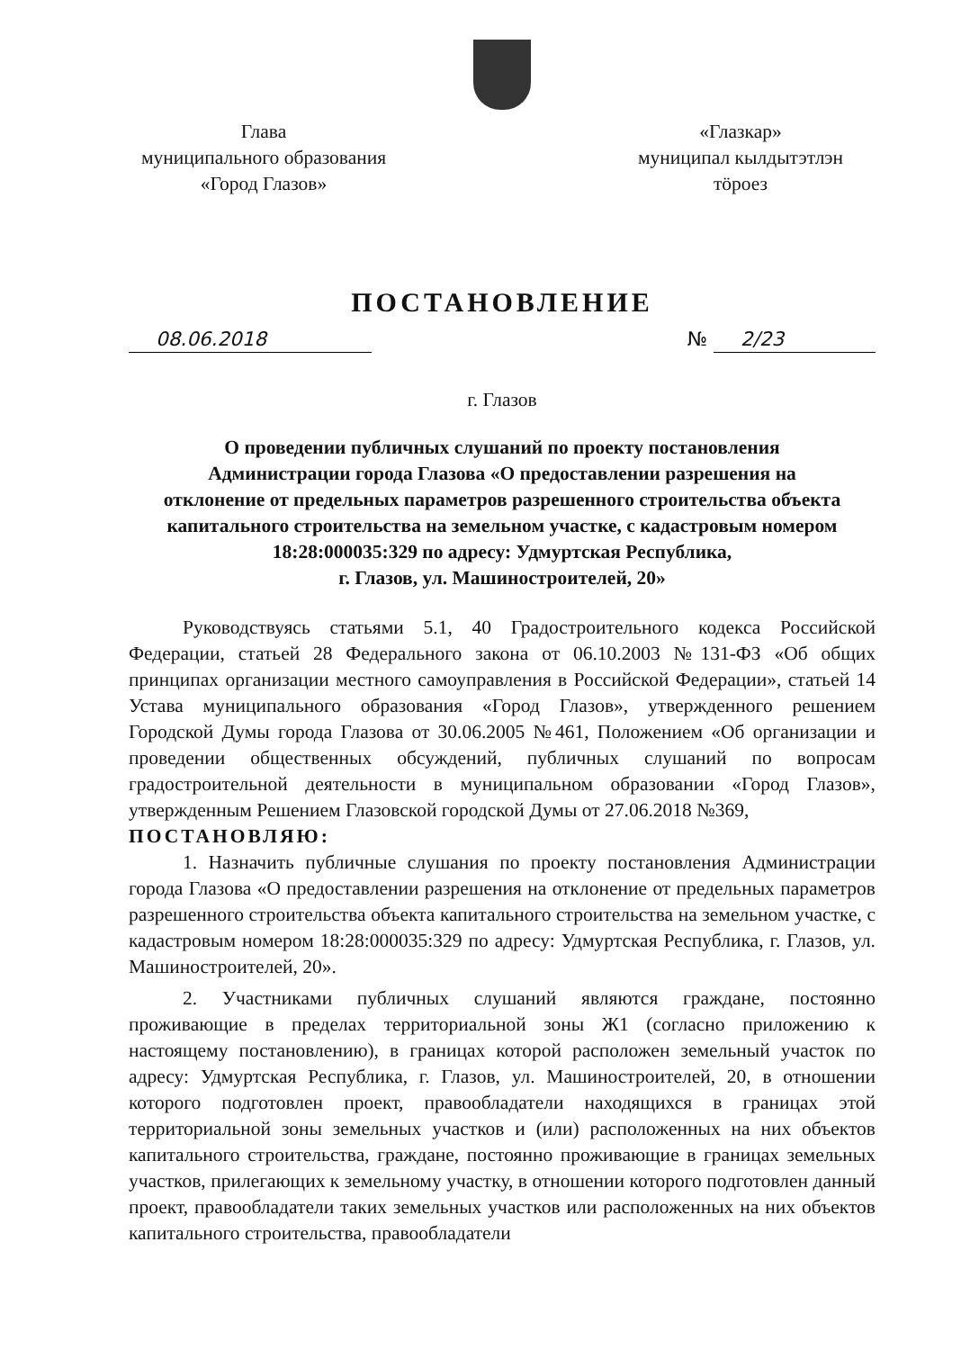Глава
муниципального образования
«Город Глазов»
«Глазкар»
муниципал кылдытэтлэн
тӧроез
ПОСТАНОВЛЕНИЕ
08.06.2018 № 2/23
г. Глазов
О проведении публичных слушаний по проекту постановления
Администрации города Глазова «О предоставлении разрешения на
отклонение от предельных параметров разрешенного строительства объекта
капитального строительства на земельном участке, с кадастровым номером
18:28:000035:329 по адресу: Удмуртская Республика,
г. Глазов, ул. Машиностроителей, 20»
Руководствуясь статьями 5.1, 40 Градостроительного кодекса Российской Федерации, статьей 28 Федерального закона от 06.10.2003 №131-ФЗ «Об общих принципах организации местного самоуправления в Российской Федерации», статьей 14 Устава муниципального образования «Город Глазов», утвержденного решением Городской Думы города Глазова от 30.06.2005 №461, Положением «Об организации и проведении общественных обсуждений, публичных слушаний по вопросам градостроительной деятельности в муниципальном образовании «Город Глазов», утвержденным Решением Глазовской городской Думы от 27.06.2018 №369,
ПОСТАНОВЛЯЮ:
1. Назначить публичные слушания по проекту постановления Администрации города Глазова «О предоставлении разрешения на отклонение от предельных параметров разрешенного строительства объекта капитального строительства на земельном участке, с кадастровым номером 18:28:000035:329 по адресу: Удмуртская Республика, г. Глазов, ул. Машиностроителей, 20».
2. Участниками публичных слушаний являются граждане, постоянно проживающие в пределах территориальной зоны Ж1 (согласно приложению к настоящему постановлению), в границах которой расположен земельный участок по адресу: Удмуртская Республика, г. Глазов, ул. Машиностроителей, 20, в отношении которого подготовлен проект, правообладатели находящихся в границах этой территориальной зоны земельных участков и (или) расположенных на них объектов капитального строительства, граждане, постоянно проживающие в границах земельных участков, прилегающих к земельному участку, в отношении которого подготовлен данный проект, правообладатели таких земельных участков или расположенных на них объектов капитального строительства, правообладатели